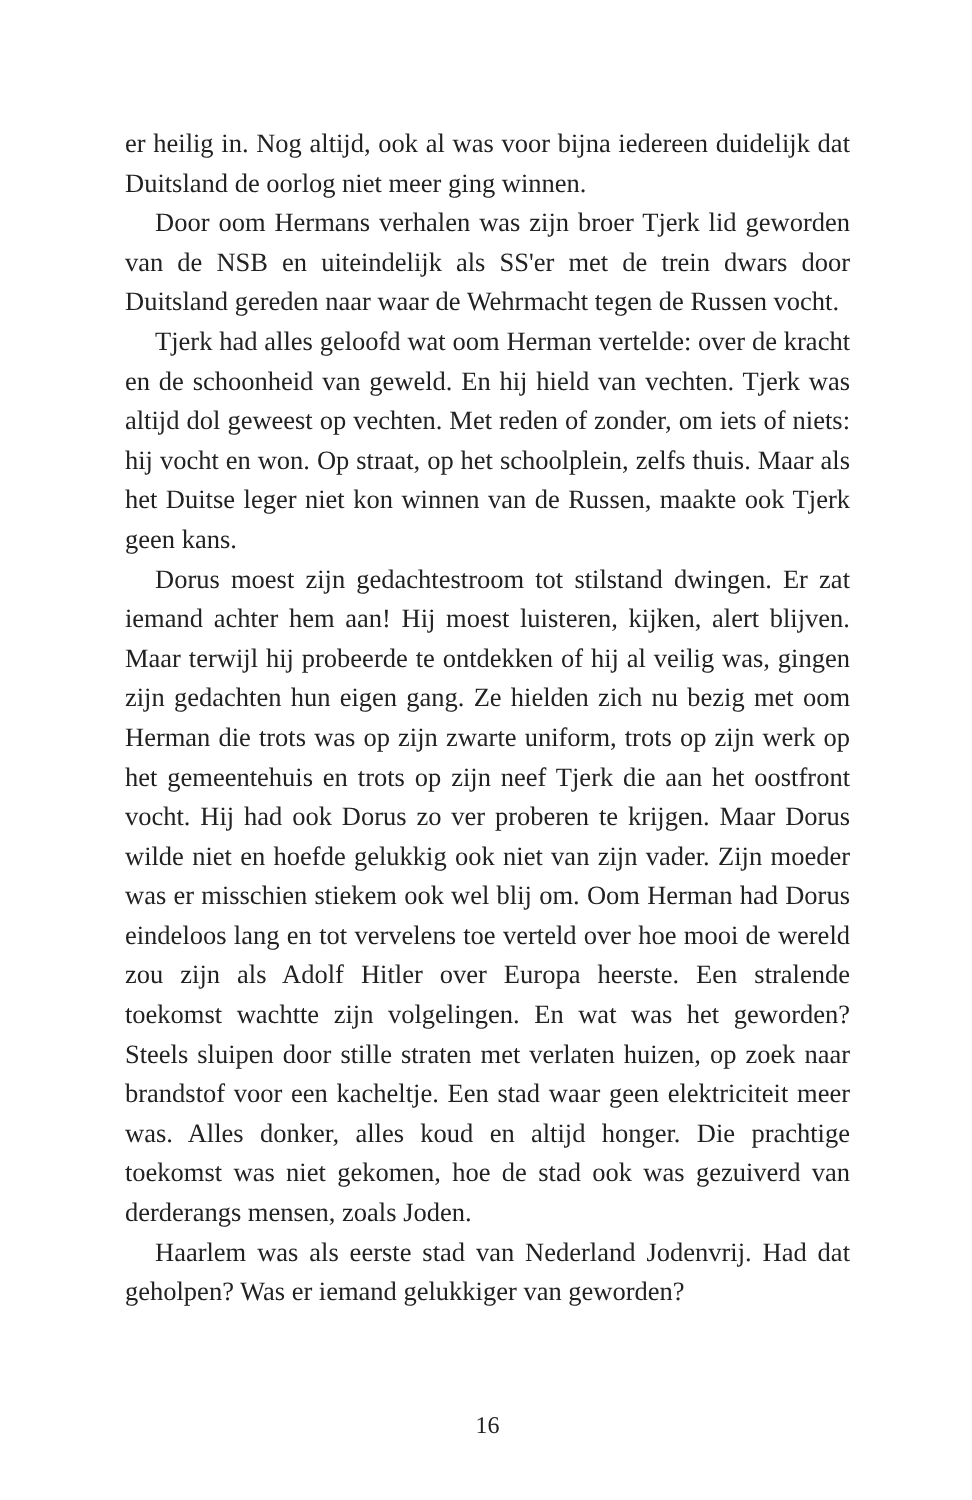er heilig in. Nog altijd, ook al was voor bijna iedereen duidelijk dat Duitsland de oorlog niet meer ging winnen.
Door oom Hermans verhalen was zijn broer Tjerk lid geworden van de NSB en uiteindelijk als SS'er met de trein dwars door Duitsland gereden naar waar de Wehrmacht tegen de Russen vocht.
Tjerk had alles geloofd wat oom Herman vertelde: over de kracht en de schoonheid van geweld. En hij hield van vechten. Tjerk was altijd dol geweest op vechten. Met reden of zonder, om iets of niets: hij vocht en won. Op straat, op het schoolplein, zelfs thuis. Maar als het Duitse leger niet kon winnen van de Russen, maakte ook Tjerk geen kans.
Dorus moest zijn gedachtestroom tot stilstand dwingen. Er zat iemand achter hem aan! Hij moest luisteren, kijken, alert blijven. Maar terwijl hij probeerde te ontdekken of hij al veilig was, gingen zijn gedachten hun eigen gang. Ze hielden zich nu bezig met oom Herman die trots was op zijn zwarte uniform, trots op zijn werk op het gemeentehuis en trots op zijn neef Tjerk die aan het oostfront vocht. Hij had ook Dorus zo ver proberen te krijgen. Maar Dorus wilde niet en hoefde gelukkig ook niet van zijn vader. Zijn moeder was er misschien stiekem ook wel blij om. Oom Herman had Dorus eindeloos lang en tot vervelens toe verteld over hoe mooi de wereld zou zijn als Adolf Hitler over Europa heerste. Een stralende toekomst wachtte zijn volgelingen. En wat was het geworden? Steels sluipen door stille straten met verlaten huizen, op zoek naar brandstof voor een kacheltje. Een stad waar geen elektriciteit meer was. Alles donker, alles koud en altijd honger. Die prachtige toekomst was niet gekomen, hoe de stad ook was gezuiverd van derderangs mensen, zoals Joden.
Haarlem was als eerste stad van Nederland Jodenvrij. Had dat geholpen? Was er iemand gelukkiger van geworden?
16